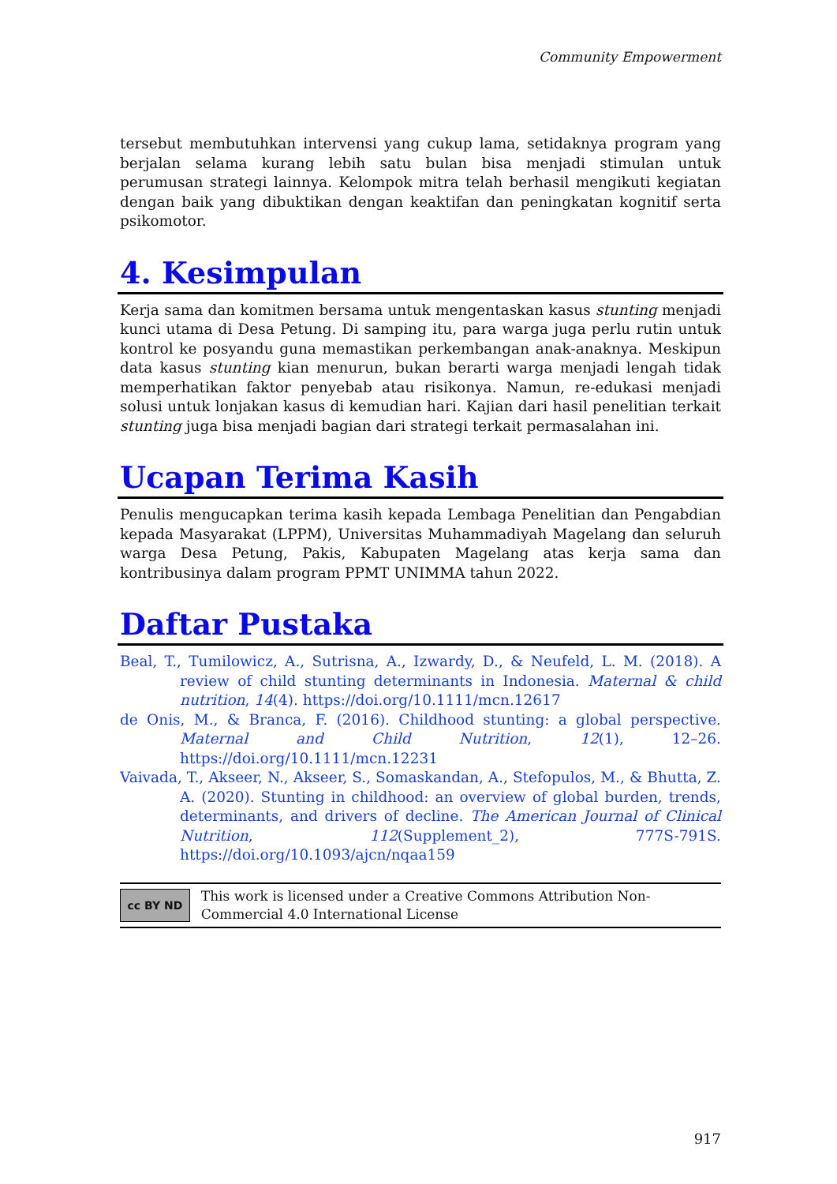Community Empowerment
tersebut membutuhkan intervensi yang cukup lama, setidaknya program yang berjalan selama kurang lebih satu bulan bisa menjadi stimulan untuk perumusan strategi lainnya. Kelompok mitra telah berhasil mengikuti kegiatan dengan baik yang dibuktikan dengan keaktifan dan peningkatan kognitif serta psikomotor.
4. Kesimpulan
Kerja sama dan komitmen bersama untuk mengentaskan kasus stunting menjadi kunci utama di Desa Petung. Di samping itu, para warga juga perlu rutin untuk kontrol ke posyandu guna memastikan perkembangan anak-anaknya. Meskipun data kasus stunting kian menurun, bukan berarti warga menjadi lengah tidak memperhatikan faktor penyebab atau risikonya. Namun, re-edukasi menjadi solusi untuk lonjakan kasus di kemudian hari. Kajian dari hasil penelitian terkait stunting juga bisa menjadi bagian dari strategi terkait permasalahan ini.
Ucapan Terima Kasih
Penulis mengucapkan terima kasih kepada Lembaga Penelitian dan Pengabdian kepada Masyarakat (LPPM), Universitas Muhammadiyah Magelang dan seluruh warga Desa Petung, Pakis, Kabupaten Magelang atas kerja sama dan kontribusinya dalam program PPMT UNIMMA tahun 2022.
Daftar Pustaka
Beal, T., Tumilowicz, A., Sutrisna, A., Izwardy, D., & Neufeld, L. M. (2018). A review of child stunting determinants in Indonesia. Maternal & child nutrition, 14(4). https://doi.org/10.1111/mcn.12617
de Onis, M., & Branca, F. (2016). Childhood stunting: a global perspective. Maternal and Child Nutrition, 12(1), 12–26. https://doi.org/10.1111/mcn.12231
Vaivada, T., Akseer, N., Akseer, S., Somaskandan, A., Stefopulos, M., & Bhutta, Z. A. (2020). Stunting in childhood: an overview of global burden, trends, determinants, and drivers of decline. The American Journal of Clinical Nutrition, 112(Supplement_2), 777S-791S. https://doi.org/10.1093/ajcn/nqaa159
cc BY ND
This work is licensed under a Creative Commons Attribution Non-Commercial 4.0 International License
917